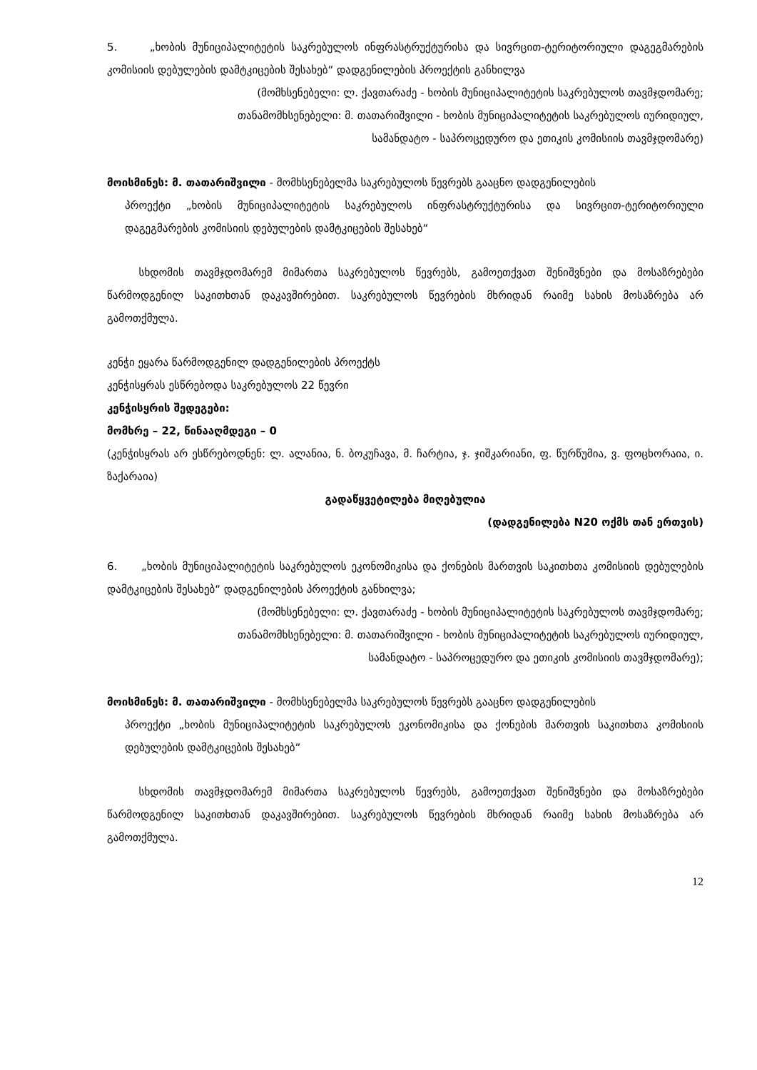5. „ხობის მუნიციპალიტეტის საკრებულოს ინფრასტრუქტურისა და სივრცით-ტერიტორიული დაგეგმარების კომისიის დებულების დამტკიცების შესახებ“ დადგენილების პროექტის განხილვა
(მომხსენებელი: ლ. ქავთარაძე - ხობის მუნიციპალიტეტის საკრებულოს თავმჯდომარე;
თანამომხსენებელი: მ. თათარიშვილი - ხობის მუნიციპალიტეტის საკრებულოს იურიდიულ,
სამანდატო - საპროცედურო და ეთიკის კომისიის თავმჯდომარე)
მოისმინეს: მ. თათარიშვილი - მომხსენებელმა საკრებულოს წევრებს გააცნო დადგენილების
პროექტი „ხობის მუნიციპალიტეტის საკრებულოს ინფრასტრუქტურისა და სივრცით-ტერიტორიული დაგეგმარების კომისიის დებულების დამტკიცების შესახებ“
სხდომის თავმჯდომარემ მიმართა საკრებულოს წევრებს, გამოეთქვათ შენიშვნები და მოსაზრებები წარმოდგენილ საკითხთან დაკავშირებით. საკრებულოს წევრების მხრიდან რაიმე სახის მოსაზრება არ გამოთქმულა.
კენჭი ეყარა წარმოდგენილ დადგენილების პროექტს
კენჭისყრას ესწრებოდა საკრებულოს 22 წევრი
კენჭისყრის შედეგები:
მომხრე – 22, წინააღმდეგი – 0
(კენჭისყრას არ ესწრებოდნენ: ლ. ალანია, ნ. ბოკუჩავა, მ. ჩარტია, ჯ. ჯიშკარიანი, ფ. წურწუმია, ვ. ფოცხორაია, ი. ზაქარაია)
გადაწყვეტილება მიღებულია
(დადგენილება N20 ოქმს თან ერთვის)
6. „ხობის მუნიციპალიტეტის საკრებულოს ეკონომიკისა და ქონების მართვის საკითხთა კომისიის დებულების დამტკიცების შესახებ“ დადგენილების პროექტის განხილვა;
(მომხსენებელი: ლ. ქავთარაძე - ხობის მუნიციპალიტეტის საკრებულოს თავმჯდომარე;
თანამომხსენებელი: მ. თათარიშვილი - ხობის მუნიციპალიტეტის საკრებულოს იურიდიულ,
სამანდატო - საპროცედურო და ეთიკის კომისიის თავმჯდომარე);
მოისმინეს: მ. თათარიშვილი - მომხსენებელმა საკრებულოს წევრებს გააცნო დადგენილების
პროექტი „ხობის მუნიციპალიტეტის საკრებულოს ეკონომიკისა და ქონების მართვის საკითხთა კომისიის დებულების დამტკიცების შესახებ“
სხდომის თავმჯდომარემ მიმართა საკრებულოს წევრებს, გამოეთქვათ შენიშვნები და მოსაზრებები წარმოდგენილ საკითხთან დაკავშირებით. საკრებულოს წევრების მხრიდან რაიმე სახის მოსაზრება არ გამოთქმულა.
12